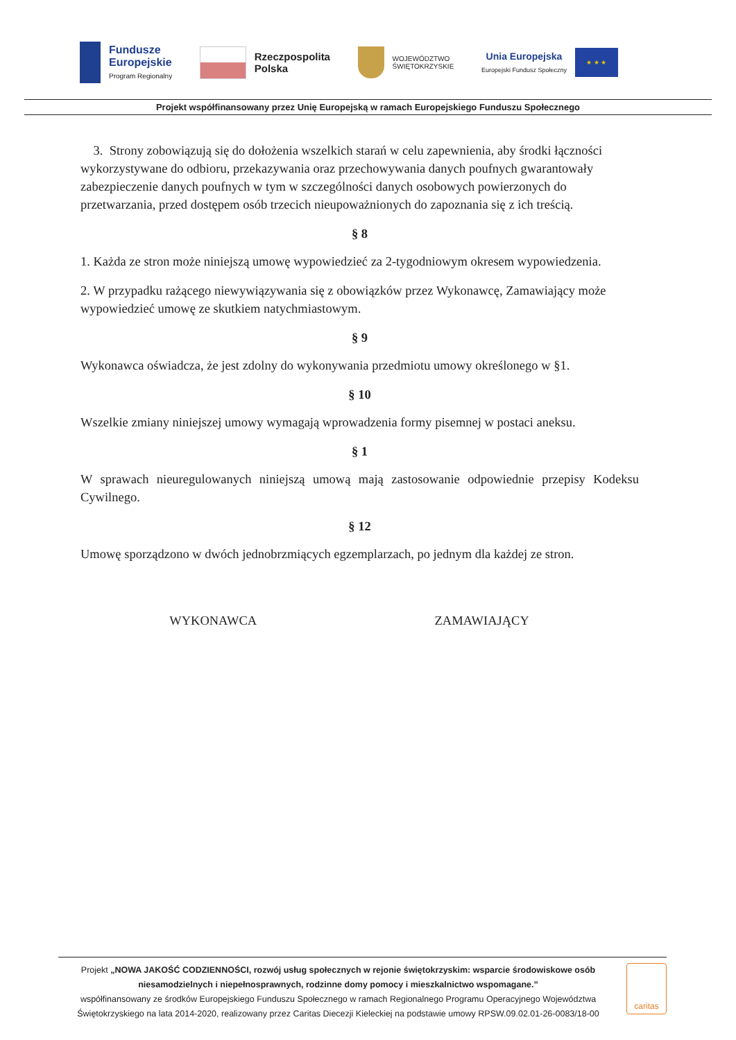Fundusze
Europejskie
Program Regionalny
Rzeczpospolita
Polska
WOJEWÓDZTWO
ŚWIĘTOKRZYSKIE
Unia Europejska
Europejski Fundusz Społeczny
★ ★ ★
Projekt współfinansowany przez Unię Europejską w ramach Europejskiego Funduszu Społecznego
3. Strony zobowiązują się do dołożenia wszelkich starań w celu zapewnienia, aby środki łączności wykorzystywane do odbioru, przekazywania oraz przechowywania danych poufnych gwarantowały zabezpieczenie danych poufnych w tym w szczególności danych osobowych powierzonych do przetwarzania, przed dostępem osób trzecich nieupoważnionych do zapoznania się z ich treścią.
§ 8
1. Każda ze stron może niniejszą umowę wypowiedzieć za 2-tygodniowym okresem wypowiedzenia.
2. W przypadku rażącego niewywiązywania się z obowiązków przez Wykonawcę, Zamawiający może wypowiedzieć umowę ze skutkiem natychmiastowym.
§ 9
Wykonawca oświadcza, że jest zdolny do wykonywania przedmiotu umowy określonego w §1.
§ 10
Wszelkie zmiany niniejszej umowy wymagają wprowadzenia formy pisemnej w postaci aneksu.
§ 1
W sprawach nieuregulowanych niniejszą umową mają zastosowanie odpowiednie przepisy Kodeksu Cywilnego.
§ 12
Umowę sporządzono w dwóch jednobrzmiących egzemplarzach, po jednym dla każdej ze stron.
WYKONAWCA ZAMAWIAJĄCY
Projekt „NOWA JAKOŚĆ CODZIENNOŚCI, rozwój usług społecznych w rejonie świętokrzyskim: wsparcie środowiskowe osób niesamodzielnych i niepełnosprawnych, rodzinne domy pomocy i mieszkalnictwo wspomagane.”
współfinansowany ze środków Europejskiego Funduszu Społecznego w ramach Regionalnego Programu Operacyjnego Województwa Świętokrzyskiego na lata 2014-2020, realizowany przez Caritas Diecezji Kieleckiej na podstawie umowy RPSW.09.02.01-26-0083/18-00
caritas